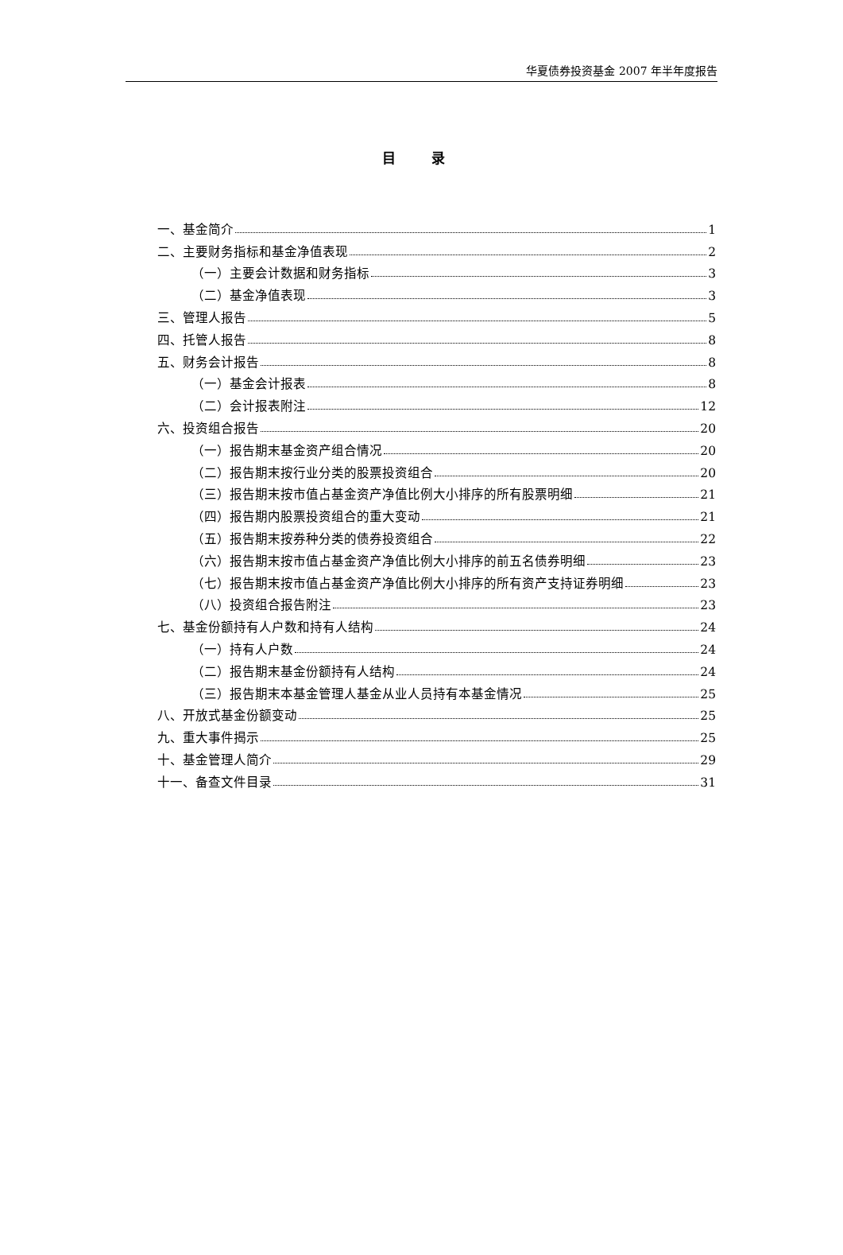华夏债券投资基金 2007 年半年度报告
目 录
一、基金简介 1
二、主要财务指标和基金净值表现 2
（一）主要会计数据和财务指标 3
（二）基金净值表现 3
三、管理人报告 5
四、托管人报告 8
五、财务会计报告 8
（一）基金会计报表 8
（二）会计报表附注 12
六、投资组合报告 20
（一）报告期末基金资产组合情况 20
（二）报告期末按行业分类的股票投资组合 20
（三）报告期末按市值占基金资产净值比例大小排序的所有股票明细 21
（四）报告期内股票投资组合的重大变动 21
（五）报告期末按券种分类的债券投资组合 22
（六）报告期末按市值占基金资产净值比例大小排序的前五名债券明细 23
（七）报告期末按市值占基金资产净值比例大小排序的所有资产支持证券明细 23
（八）投资组合报告附注 23
七、基金份额持有人户数和持有人结构 24
（一）持有人户数 24
（二）报告期末基金份额持有人结构 24
（三）报告期末本基金管理人基金从业人员持有本基金情况 25
八、开放式基金份额变动 25
九、重大事件揭示 25
十、基金管理人简介 29
十一、备查文件目录 31